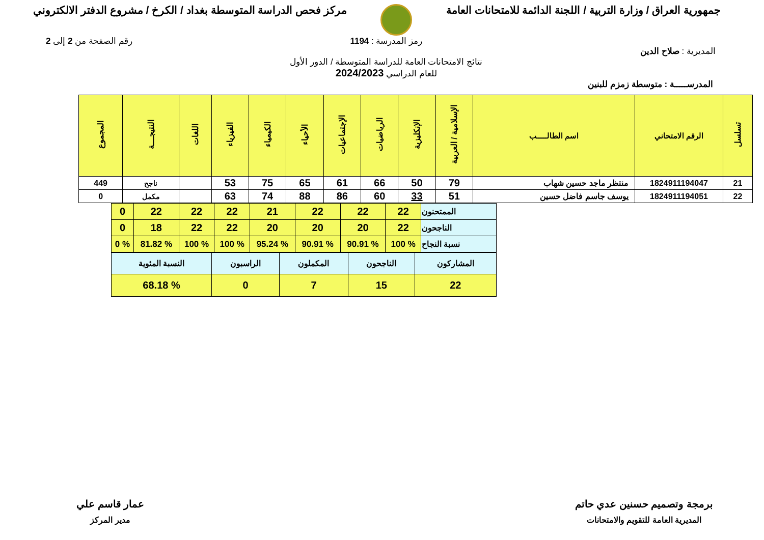جمهورية العراق / وزارة التربية / اللجنة الدائمة للامتحانات العامة
مركز فحص الدراسة المتوسطة بغداد / الكرخ / مشروع الدفتر الالكتروني
المديرية : صلاح الدين
رمز المدرسة : 1194
نتائج الامتحانات العامة للدراسة المتوسطة / الدور الأول
للعام الدراسي 2024/2023
رقم الصفحة من 2 إلى 2
المدرســـــة : متوسطة زمزم للبنين
| تسلسل | الرقم الامتحاني | اسم الطالـــــب | الإسلامية / العربية | الإنكليزية | الرياضيات | الإجتماعيات | الأحياء | الكيمياء | الفيزياء | اللغات | النتيجـــة | المجموع |
| --- | --- | --- | --- | --- | --- | --- | --- | --- | --- | --- | --- | --- |
| 21 | 1824911194047 | منتظر ماجد حسين شهاب | 79 | 50 | 66 | 61 | 65 | 75 | 53 | | ناجح | 449 |
| 22 | 1824911194051 | يوسف جاسم فاضل حسين | 51 | 33 | 60 | 86 | 88 | 74 | 63 | | مكمل | 0 |
| الممتحنون | 22 | 22 | 22 | 21 | 22 | 22 | 22 | 0 |
| الناجحون | 22 | 20 | 20 | 20 | 22 | 22 | 18 | 0 |
| نسبة النجاح | % 100 | % 90.91 | % 90.91 | % 95.24 | % 100 | % 100 | % 81.82 | % 0 |
| المشاركون | الناجحون | المكملون | الراسبون | النسبة المئوية |
| 22 | 15 | 7 | 0 | % 68.18 |
برمجة وتصميم حسنين عدي حاتم
المديرية العامة للتقويم والامتحانات
عمار قاسم علي
مدير المركز